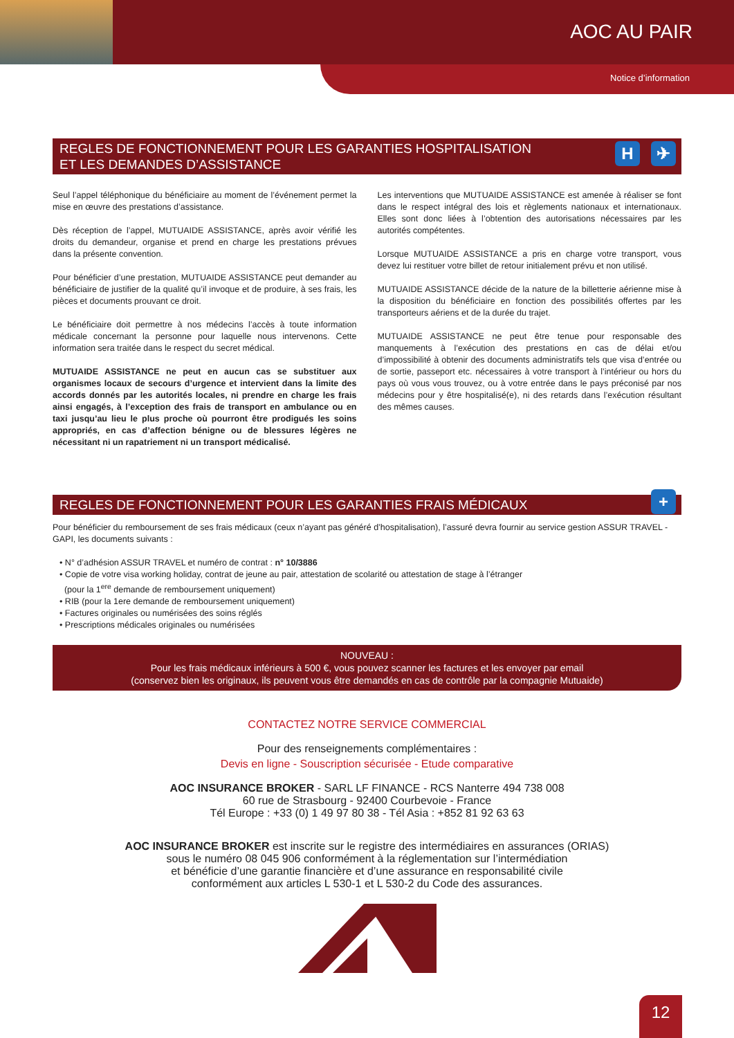AOC AU PAIR
Notice d’information
REGLES DE FONCTIONNEMENT POUR LES GARANTIES HOSPITALISATION
ET LES DEMANDES D’ASSISTANCE
H ✈
Seul l’appel téléphonique du bénéficiaire au moment de l’événement permet la mise en œuvre des prestations d’assistance.
Dès réception de l’appel, MUTUAIDE ASSISTANCE, après avoir vérifié les droits du demandeur, organise et prend en charge les prestations prévues dans la présente convention.
Pour bénéficier d’une prestation, MUTUAIDE ASSISTANCE peut demander au bénéficiaire de justifier de la qualité qu’il invoque et de produire, à ses frais, les pièces et documents prouvant ce droit.
Le bénéficiaire doit permettre à nos médecins l’accès à toute information médicale concernant la personne pour laquelle nous intervenons. Cette information sera traitée dans le respect du secret médical.
MUTUAIDE ASSISTANCE ne peut en aucun cas se substituer aux organismes locaux de secours d’urgence et intervient dans la limite des accords donnés par les autorités locales, ni prendre en charge les frais ainsi engagés, à l’exception des frais de transport en ambulance ou en taxi jusqu’au lieu le plus proche où pourront être prodigués les soins appropriés, en cas d’affection bénigne ou de blessures légères ne nécessitant ni un rapatriement ni un transport médicalisé.
Les interventions que MUTUAIDE ASSISTANCE est amenée à réaliser se font dans le respect intégral des lois et règlements nationaux et internationaux. Elles sont donc liées à l’obtention des autorisations nécessaires par les autorités compétentes.
Lorsque MUTUAIDE ASSISTANCE a pris en charge votre transport, vous devez lui restituer votre billet de retour initialement prévu et non utilisé.
MUTUAIDE ASSISTANCE décide de la nature de la billetterie aérienne mise à la disposition du bénéficiaire en fonction des possibilités offertes par les transporteurs aériens et de la durée du trajet.
MUTUAIDE ASSISTANCE ne peut être tenue pour responsable des manquements à l’exécution des prestations en cas de délai et/ou d’impossibilité à obtenir des documents administratifs tels que visa d’entrée ou de sortie, passeport etc. nécessaires à votre transport à l’intérieur ou hors du pays où vous vous trouvez, ou à votre entrée dans le pays préconisé par nos médecins pour y être hospitalisé(e), ni des retards dans l’exécution résultant des mêmes causes.
REGLES DE FONCTIONNEMENT POUR LES GARANTIES FRAIS MÉDICAUX +
Pour bénéficier du remboursement de ses frais médicaux (ceux n’ayant pas généré d’hospitalisation), l’assuré devra fournir au service gestion ASSUR TRAVEL - GAPI, les documents suivants :
• N° d’adhésion ASSUR TRAVEL et numéro de contrat : n° 10/3886
• Copie de votre visa working holiday, contrat de jeune au pair, attestation de scolarité ou attestation de stage à l’étranger
(pour la 1<sup>ere</sup> demande de remboursement uniquement)
• RIB (pour la 1ere demande de remboursement uniquement)
• Factures originales ou numérisées des soins réglés
• Prescriptions médicales originales ou numérisées
NOUVEAU :
Pour les frais médicaux inférieurs à 500 €, vous pouvez scanner les factures et les envoyer par email
(conservez bien les originaux, ils peuvent vous être demandés en cas de contrôle par la compagnie Mutuaide)
CONTACTEZ NOTRE SERVICE COMMERCIAL
Pour des renseignements complémentaires :
Devis en ligne - Souscription sécurisée - Etude comparative
AOC INSURANCE BROKER - SARL LF FINANCE - RCS Nanterre 494 738 008
60 rue de Strasbourg - 92400 Courbevoie - France
Tél Europe : +33 (0) 1 49 97 80 38 - Tél Asia : +852 81 92 63 63
AOC INSURANCE BROKER est inscrite sur le registre des intermédiaires en assurances (ORIAS)
sous le numéro 08 045 906 conformément à la réglementation sur l’intermédiation
et bénéficie d’une garantie financière et d’une assurance en responsabilité civile
conformément aux articles L 530-1 et L 530-2 du Code des assurances.
12